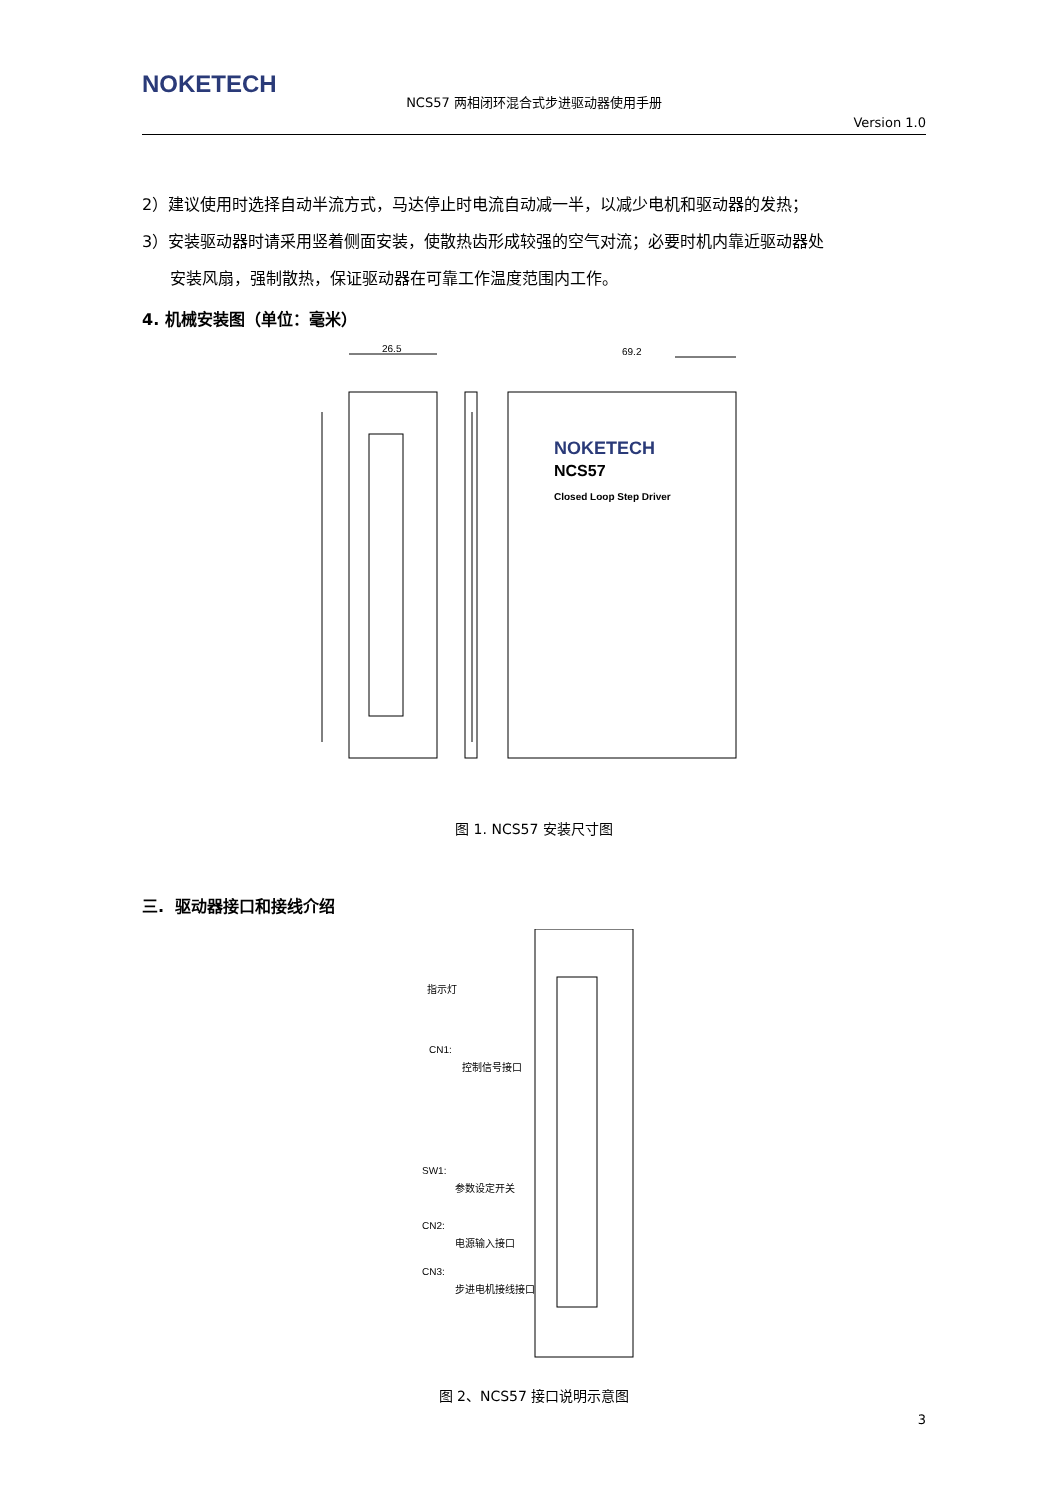NOKETECH
NCS57 两相闭环混合式步进驱动器使用手册
Version 1.0
2）建议使用时选择自动半流方式，马达停止时电流自动减一半，以减少电机和驱动器的发热；
3）安装驱动器时请采用竖着侧面安装，使散热齿形成较强的空气对流；必要时机内靠近驱动器处
安装风扇，强制散热，保证驱动器在可靠工作温度范围内工作。
4. 机械安装图（单位：毫米）
26.5
69.2
NOKETECH
NCS57
Closed Loop Step Driver
图 1. NCS57 安装尺寸图
三. 驱动器接口和接线介绍
指示灯
CN1:
控制信号接口
SW1:
参数设定开关
CN2:
电源输入接口
CN3:
步进电机接线接口
图 2、NCS57 接口说明示意图
3